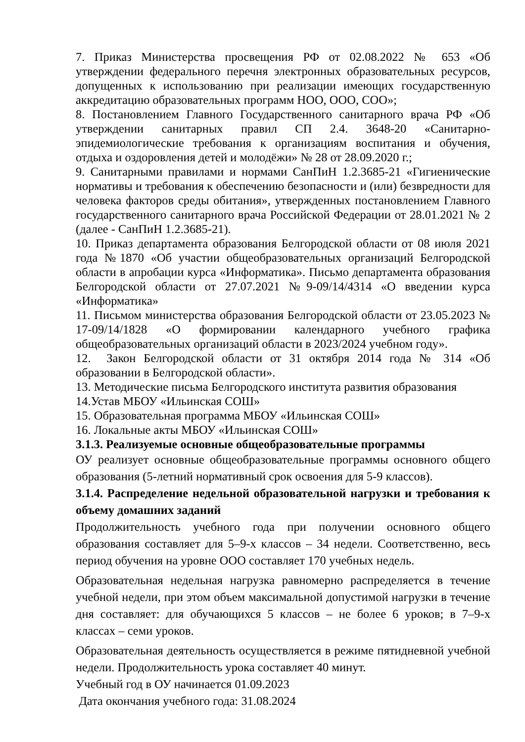7. Приказ Министерства просвещения РФ от 02.08.2022 № 653 «Об утверждении федерального перечня электронных образовательных ресурсов, допущенных к использованию при реализации имеющих государственную аккредитацию образовательных программ НОО, ООО, СОО»;
8. Постановлением Главного Государственного санитарного врача РФ «Об утверждении санитарных правил СП 2.4. 3648-20 «Санитарно-эпидемиологические требования к организациям воспитания и обучения, отдыха и оздоровления детей и молодёжи» № 28 от 28.09.2020 г.;
9. Санитарными правилами и нормами СанПиН 1.2.3685-21 «Гигиенические нормативы и требования к обеспечению безопасности и (или) безвредности для человека факторов среды обитания», утвержденных постановлением Главного государственного санитарного врача Российской Федерации от 28.01.2021 № 2 (далее - СанПиН 1.2.3685-21).
10. Приказ департамента образования Белгородской области от 08 июля 2021 года №1870 «Об участии общеобразовательных организаций Белгородской области в апробации курса «Информатика». Письмо департамента образования Белгородской области от 27.07.2021 №9-09/14/4314 «О введении курса «Информатика»
11. Письмом министерства образования Белгородской области от 23.05.2023 № 17-09/14/1828 «О формировании календарного учебного графика общеобразовательных организаций области в 2023/2024 учебном году».
12. Закон Белгородской области от 31 октября 2014 года № 314 «Об образовании в Белгородской области».
13. Методические письма Белгородского института развития образования
14.Устав МБОУ «Ильинская СОШ»
15. Образовательная программа МБОУ «Ильинская СОШ»
16. Локальные акты МБОУ «Ильинская СОШ»
3.1.3. Реализуемые основные общеобразовательные программы
ОУ реализует основные общеобразовательные программы основного общего образования (5-летний нормативный срок освоения для 5-9 классов).
3.1.4. Распределение недельной образовательной нагрузки и требования к объему домашних заданий
Продолжительность учебного года при получении основного общего образования составляет для 5–9-х классов – 34 недели. Соответственно, весь период обучения на уровне ООО составляет 170 учебных недель.
Образовательная недельная нагрузка равномерно распределяется в течение учебной недели, при этом объем максимальной допустимой нагрузки в течение дня составляет: для обучающихся 5 классов – не более 6 уроков; в 7–9-х классах – семи уроков.
Образовательная деятельность осуществляется в режиме пятидневной учебной недели. Продолжительность урока составляет 40 минут.
Учебный год в ОУ начинается 01.09.2023
Дата окончания учебного года: 31.08.2024